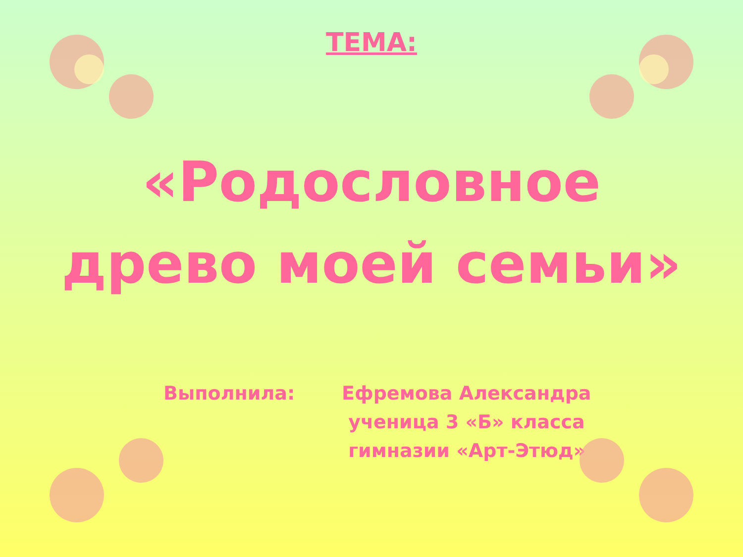ТЕМА:
«Родословное
древо моей семьи»
Выполнила: Ефремова Александра
ученица 3 «Б» класса
гимназии «Арт-Этюд»